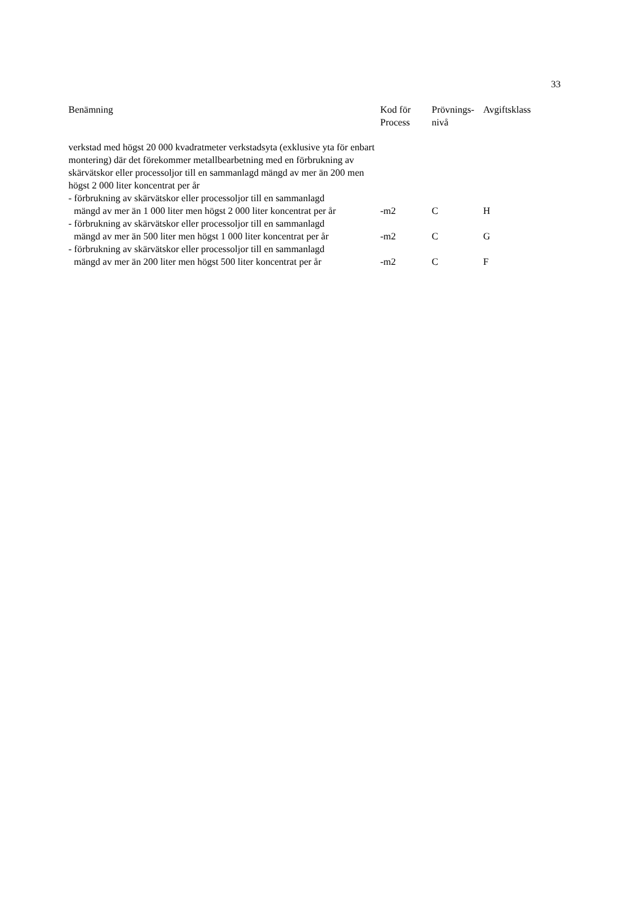33
| Benämning | Kod för Process | Prövnings- nivå | Avgiftsklass |
| --- | --- | --- | --- |
| verkstad med högst 20 000 kvadratmeter verkstadsyta (exklusive yta för enbart montering) där det förekommer metallbearbetning med en förbrukning av skärvätskor eller processoljor till en sammanlagd mängd av mer än 200 men högst 2 000 liter koncentrat per år | | | |
| - förbrukning av skärvätskor eller processoljor till en sammanlagd mängd av mer än 1 000 liter men högst 2 000 liter koncentrat per år | -m2 | C | H |
| - förbrukning av skärvätskor eller processoljor till en sammanlagd mängd av mer än 500 liter men högst 1 000 liter koncentrat per år | -m2 | C | G |
| - förbrukning av skärvätskor eller processoljor till en sammanlagd mängd av mer än 200 liter men högst 500 liter koncentrat per år | -m2 | C | F |